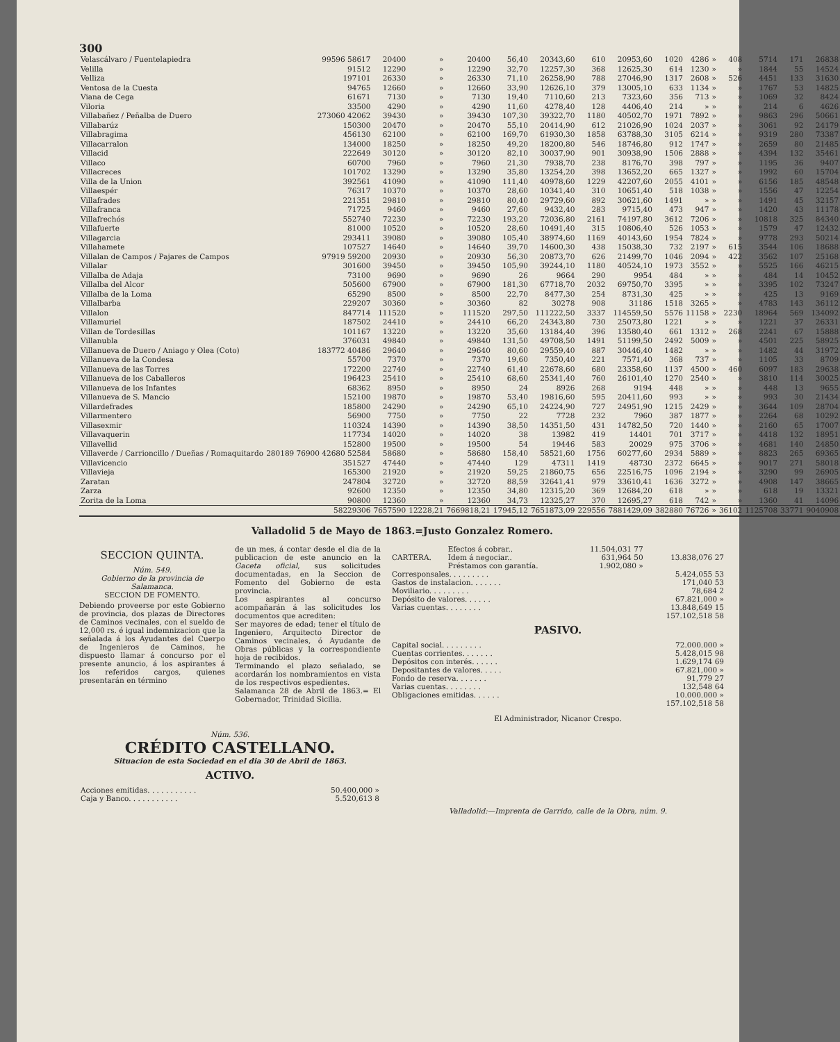300
| Velascálvaro / Fuentelapiedra | 99596 58617 | 20400 | » | 20400 | 56,40 | 20343,60 | 610 | 20953,60 | 1020 | 4286 | » | 408 | 5714 | 171 | 26838 |
| Velilla | 91512 | 12290 | » | 12290 | 32,70 | 12257,30 | 368 | 12625,30 | 614 | 1230 | » | » | 1844 | 55 | 14524 |
| Velliza | 197101 | 26330 | » | 26330 | 71,10 | 26258,90 | 788 | 27046,90 | 1317 | 2608 | » | 526 | 4451 | 133 | 31630 |
| Ventosa de la Cuesta | 94765 | 12660 | » | 12660 | 33,90 | 12626,10 | 379 | 13005,10 | 633 | 1134 | » | » | 1767 | 53 | 14825 |
| Viana de Cega | 61671 | 7130 | » | 7130 | 19,40 | 7110,60 | 213 | 7323,60 | 356 | 713 | » | » | 1069 | 32 | 8424 |
| Viloria | 33500 | 4290 | » | 4290 | 11,60 | 4278,40 | 128 | 4406,40 | 214 | » | » | » | 214 | 6 | 4626 |
| Villabañez / Peñalba de Duero | 273060 42062 | 39430 | » | 39430 | 107,30 | 39322,70 | 1180 | 40502,70 | 1971 | 7892 | » | » | 9863 | 296 | 50661 |
| Villabarúz | 150300 | 20470 | » | 20470 | 55,10 | 20414,90 | 612 | 21026,90 | 1024 | 2037 | » | » | 3061 | 92 | 24179 |
| Villabragima | 456130 | 62100 | » | 62100 | 169,70 | 61930,30 | 1858 | 63788,30 | 3105 | 6214 | » | » | 9319 | 280 | 73387 |
| Villacarralon | 134000 | 18250 | » | 18250 | 49,20 | 18200,80 | 546 | 18746,80 | 912 | 1747 | » | » | 2659 | 80 | 21485 |
| Villacid | 222649 | 30120 | » | 30120 | 82,10 | 30037,90 | 901 | 30938,90 | 1506 | 2888 | » | » | 4394 | 132 | 35461 |
| Villaco | 60700 | 7960 | » | 7960 | 21,30 | 7938,70 | 238 | 8176,70 | 398 | 797 | » | » | 1195 | 36 | 9407 |
| Villacreces | 101702 | 13290 | » | 13290 | 35,80 | 13254,20 | 398 | 13652,20 | 665 | 1327 | » | » | 1992 | 60 | 15704 |
| Villa de la Union | 392561 | 41090 | » | 41090 | 111,40 | 40978,60 | 1229 | 42207,60 | 2055 | 4101 | » | » | 6156 | 185 | 48548 |
| Villaespér | 76317 | 10370 | » | 10370 | 28,60 | 10341,40 | 310 | 10651,40 | 518 | 1038 | » | » | 1556 | 47 | 12254 |
| Villafrades | 221351 | 29810 | » | 29810 | 80,40 | 29729,60 | 892 | 30621,60 | 1491 | » | » | » | 1491 | 45 | 32157 |
| Villafranca | 71725 | 9460 | » | 9460 | 27,60 | 9432,40 | 283 | 9715,40 | 473 | 947 | » | » | 1420 | 43 | 11178 |
| Villafrechós | 552740 | 72230 | » | 72230 | 193,20 | 72036,80 | 2161 | 74197,80 | 3612 | 7206 | » | » | 10818 | 325 | 84340 |
| Villafuerte | 81000 | 10520 | » | 10520 | 28,60 | 10491,40 | 315 | 10806,40 | 526 | 1053 | » | » | 1579 | 47 | 12432 |
| Villagarcia | 293411 | 39080 | » | 39080 | 105,40 | 38974,60 | 1169 | 40143,60 | 1954 | 7824 | » | » | 9778 | 293 | 50214 |
| Villahamete | 107527 | 14640 | » | 14640 | 39,70 | 14600,30 | 438 | 15038,30 | 732 | 2197 | » | 615 | 3544 | 106 | 18688 |
| Villalan de Campos / Pajares de Campos | 97919 59200 | 20930 | » | 20930 | 56,30 | 20873,70 | 626 | 21499,70 | 1046 | 2094 | » | 422 | 3562 | 107 | 25168 |
| Villalar | 301600 | 39450 | » | 39450 | 105,90 | 39244,10 | 1180 | 40524,10 | 1973 | 3552 | » | » | 5525 | 166 | 46215 |
| Villalba de Adaja | 73100 | 9690 | » | 9690 | 26 | 9664 | 290 | 9954 | 484 | » | » | » | 484 | 14 | 10452 |
| Villalba del Alcor | 505600 | 67900 | » | 67900 | 181,30 | 67718,70 | 2032 | 69750,70 | 3395 | » | » | » | 3395 | 102 | 73247 |
| Villalba de la Loma | 65290 | 8500 | » | 8500 | 22,70 | 8477,30 | 254 | 8731,30 | 425 | » | » | » | 425 | 13 | 9169 |
| Villalbarba | 229207 | 30360 | » | 30360 | 82 | 30278 | 908 | 31186 | 1518 | 3265 | » | » | 4783 | 143 | 36112 |
| Villalon | 847714 | 111520 | » | 111520 | 297,50 | 111222,50 | 3337 | 114559,50 | 5576 | 11158 | » | 2230 | 18964 | 569 | 134092 |
| Villamuriel | 187502 | 24410 | » | 24410 | 66,20 | 24343,80 | 730 | 25073,80 | 1221 | » | » | » | 1221 | 37 | 26331 |
| Villan de Tordesillas | 101167 | 13220 | » | 13220 | 35,60 | 13184,40 | 396 | 13580,40 | 661 | 1312 | » | 268 | 2241 | 67 | 15888 |
| Villanubla | 376031 | 49840 | » | 49840 | 131,50 | 49708,50 | 1491 | 51199,50 | 2492 | 5009 | » | » | 4501 | 225 | 58925 |
| Villanueva de Duero / Aniago y Olea (Coto) | 183772 40486 | 29640 | » | 29640 | 80,60 | 29559,40 | 887 | 30446,40 | 1482 | » | » | » | 1482 | 44 | 31972 |
| Villanueva de la Condesa | 55700 | 7370 | » | 7370 | 19,60 | 7350,40 | 221 | 7571,40 | 368 | 737 | » | » | 1105 | 33 | 8709 |
| Villanueva de las Torres | 172200 | 22740 | » | 22740 | 61,40 | 22678,60 | 680 | 23358,60 | 1137 | 4500 | » | 460 | 6097 | 183 | 29638 |
| Villanueva de los Caballeros | 196423 | 25410 | » | 25410 | 68,60 | 25341,40 | 760 | 26101,40 | 1270 | 2540 | » | » | 3810 | 114 | 30025 |
| Villanueva de los Infantes | 68362 | 8950 | » | 8950 | 24 | 8926 | 268 | 9194 | 448 | » | » | » | 448 | 13 | 9655 |
| Villanueva de S. Mancio | 152100 | 19870 | » | 19870 | 53,40 | 19816,60 | 595 | 20411,60 | 993 | » | » | » | 993 | 30 | 21434 |
| Villardefrades | 185800 | 24290 | » | 24290 | 65,10 | 24224,90 | 727 | 24951,90 | 1215 | 2429 | » | » | 3644 | 109 | 28704 |
| Villarmentero | 56900 | 7750 | » | 7750 | 22 | 7728 | 232 | 7960 | 387 | 1877 | » | » | 2264 | 68 | 10292 |
| Villasexmir | 110324 | 14390 | » | 14390 | 38,50 | 14351,50 | 431 | 14782,50 | 720 | 1440 | » | » | 2160 | 65 | 17007 |
| Villavaquerin | 117734 | 14020 | » | 14020 | 38 | 13982 | 419 | 14401 | 701 | 3717 | » | » | 4418 | 132 | 18951 |
| Villavellid | 152800 | 19500 | » | 19500 | 54 | 19446 | 583 | 20029 | 975 | 3706 | » | » | 4681 | 140 | 24850 |
| Villaverde / Carrioncillo / Dueñas / Romaquitardo | 280189 76900 42680 52584 | 58680 | » | 58680 | 158,40 | 58521,60 | 1756 | 60277,60 | 2934 | 5889 | » | » | 8823 | 265 | 69365 |
| Villavicencio | 351527 | 47440 | » | 47440 | 129 | 47311 | 1419 | 48730 | 2372 | 6645 | » | » | 9017 | 271 | 58018 |
| Villavieja | 165300 | 21920 | » | 21920 | 59,25 | 21860,75 | 656 | 22516,75 | 1096 | 2194 | » | » | 3290 | 99 | 26905 |
| Zaratan | 247804 | 32720 | » | 32720 | 88,59 | 32641,41 | 979 | 33610,41 | 1636 | 3272 | » | » | 4908 | 147 | 38665 |
| Zarza | 92600 | 12350 | » | 12350 | 34,80 | 12315,20 | 369 | 12684,20 | 618 | » | » | » | 618 | 19 | 13321 |
| Zorita de la Loma | 90800 | 12360 | » | 12360 | 34,73 | 12325,27 | 370 | 12695,27 | 618 | 742 | » | » | 1360 | 41 | 14096 |
| | 58229306 | 7657590 | 12228,21 | 7669818,21 | 17945,12 | 7651873,09 | 229556 | 7881429,09 | 382880 | 76726 | » | 36102 | 1125708 | 33771 | 9040908 |
Valladolid 5 de Mayo de 1863.=Justo Gonzalez Romero.
SECCION QUINTA.
Núm. 549.
Gobierno de la provincia de Salamanca.
SECCION DE FOMENTO.
Debiendo proveerse por este Gobierno de provincia, dos plazas de Directores de Caminos vecinales, con el sueldo de 12,000 rs. é igual indemnizacion que la señalada á los Ayudantes del Cuerpo de Ingenieros de Caminos, he dispuesto llamar á concurso por el presente anuncio, á los aspirantes á los referidos cargos, quienes presentarán en término
de un mes, á contar desde el dia de la publicacion de este anuncio en la Gaceta oficial, sus solicitudes documentadas, en la Seccion de Fomento del Gobierno de esta provincia.
Los aspirantes al concurso acompañarán á las solicitudes los documentos que acrediten:
Ser mayores de edad; tener el título de Ingeniero, Arquitecto Director de Caminos vecinales, ó Ayudante de Obras públicas y la correspondiente hoja de recibidos.
Terminando el plazo señalado, se acordarán los nombramientos en vista de los respectivos espedientes.
Salamanca 28 de Abril de 1863.= El Gobernador, Trinidad Sicilia.
| CARTERA. | Efectos á cobrar.. Idem á negociar.. Préstamos con garantía. | 11.504,031 77 631,964 50 1.902,080 » | 13.838,076 27 |
| Corresponsales. . . . . . . . . | | | 5.424,055 53 |
| Gastos de instalacion. . . . . . . | | | 171,040 53 |
| Moviliario. . . . . . . . . | | | 78,684 2 |
| Depósito de valores. . . . . . | | | 67.821,000 » |
| Varias cuentas. . . . . . . . | | | 13.848,649 15 |
| | | | 157.102,518 58 |
PASIVO.
| Capital social. . . . . . . . . | 72.000.000 » |
| Cuentas corrientes. . . . . . . | 5.428,015 98 |
| Depósitos con interés. . . . . . | 1.629,174 69 |
| Depositantes de valores. . . . . | 67.821,000 » |
| Fondo de reserva. . . . . . . | 91,779 27 |
| Varias cuentas. . . . . . . . | 132,548 64 |
| Obligaciones emitidas. . . . . . | 10.000.000 » |
| | 157.102,518 58 |
El Administrador, Nicanor Crespo.
Núm. 536.
CRÉDITO CASTELLANO.
Situacion de esta Sociedad en el dia 30 de Abril de 1863.
ACTIVO.
| Acciones emitidas. . . . . . . . . . . | 50.400,000 » |
| Caja y Banco. . . . . . . . . . . | 5.520,613 8 |
Valladolid:—Imprenta de Garrido, calle de la Obra, núm. 9.